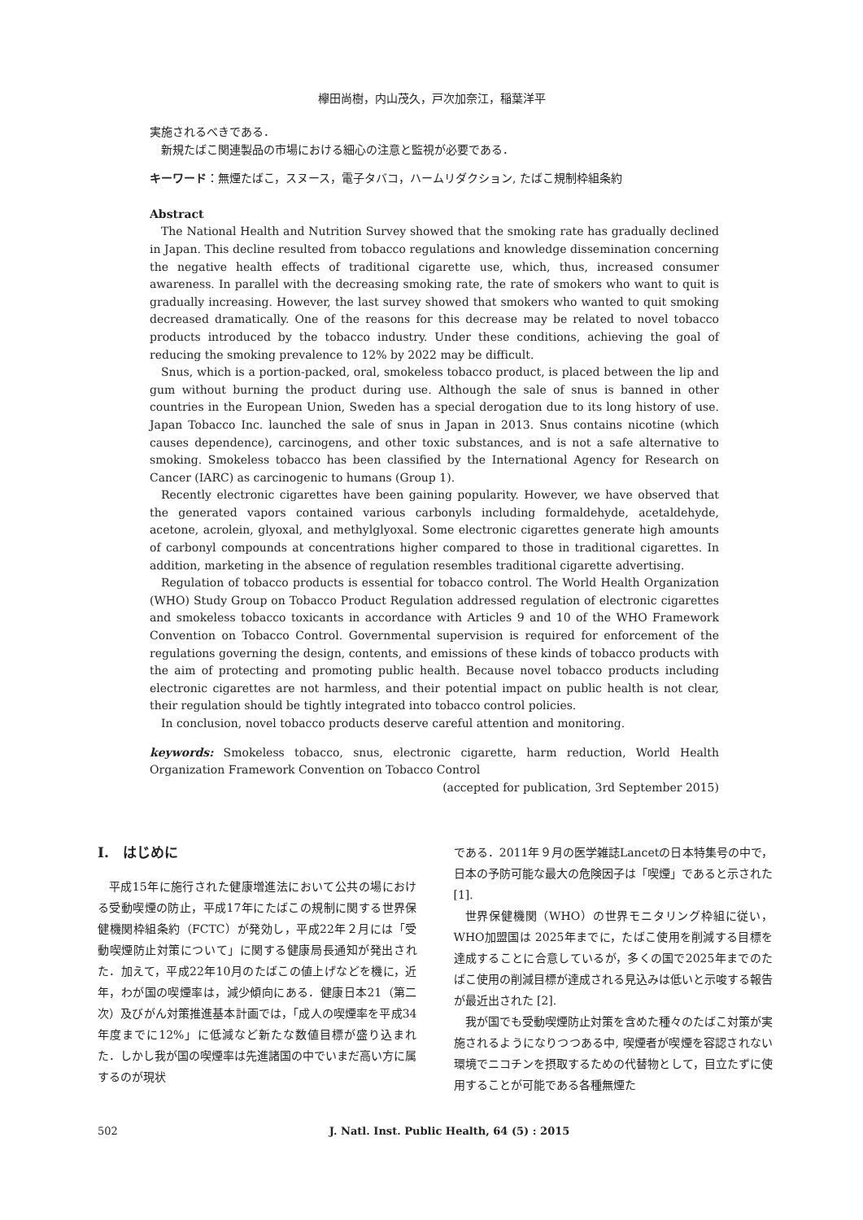欅田尚樹，内山茂久，戸次加奈江，稲葉洋平
実施されるべきである．
新規たばこ関連製品の市場における細心の注意と監視が必要である．
キーワード：無煙たばこ，スヌース，電子タバコ，ハームリダクション, たばこ規制枠組条約
Abstract
The National Health and Nutrition Survey showed that the smoking rate has gradually declined in Japan. This decline resulted from tobacco regulations and knowledge dissemination concerning the negative health effects of traditional cigarette use, which, thus, increased consumer awareness. In parallel with the decreasing smoking rate, the rate of smokers who want to quit is gradually increasing. However, the last survey showed that smokers who wanted to quit smoking decreased dramatically. One of the reasons for this decrease may be related to novel tobacco products introduced by the tobacco industry. Under these conditions, achieving the goal of reducing the smoking prevalence to 12% by 2022 may be difficult.
Snus, which is a portion-packed, oral, smokeless tobacco product, is placed between the lip and gum without burning the product during use. Although the sale of snus is banned in other countries in the European Union, Sweden has a special derogation due to its long history of use. Japan Tobacco Inc. launched the sale of snus in Japan in 2013. Snus contains nicotine (which causes dependence), carcinogens, and other toxic substances, and is not a safe alternative to smoking. Smokeless tobacco has been classified by the International Agency for Research on Cancer (IARC) as carcinogenic to humans (Group 1).
Recently electronic cigarettes have been gaining popularity. However, we have observed that the generated vapors contained various carbonyls including formaldehyde, acetaldehyde, acetone, acrolein, glyoxal, and methylglyoxal. Some electronic cigarettes generate high amounts of carbonyl compounds at concentrations higher compared to those in traditional cigarettes. In addition, marketing in the absence of regulation resembles traditional cigarette advertising.
Regulation of tobacco products is essential for tobacco control. The World Health Organization (WHO) Study Group on Tobacco Product Regulation addressed regulation of electronic cigarettes and smokeless tobacco toxicants in accordance with Articles 9 and 10 of the WHO Framework Convention on Tobacco Control. Governmental supervision is required for enforcement of the regulations governing the design, contents, and emissions of these kinds of tobacco products with the aim of protecting and promoting public health. Because novel tobacco products including electronic cigarettes are not harmless, and their potential impact on public health is not clear, their regulation should be tightly integrated into tobacco control policies.
In conclusion, novel tobacco products deserve careful attention and monitoring.
keywords: Smokeless tobacco, snus, electronic cigarette, harm reduction, World Health Organization Framework Convention on Tobacco Control
(accepted for publication, 3rd September 2015)
I.　はじめに
平成15年に施行された健康増進法において公共の場における受動喫煙の防止，平成17年にたばこの規制に関する世界保健機関枠組条約（FCTC）が発効し，平成22年２月には「受動喫煙防止対策について」に関する健康局長通知が発出された．加えて，平成22年10月のたばこの値上げなどを機に，近年，わが国の喫煙率は，減少傾向にある．健康日本21（第二次）及びがん対策推進基本計画では，「成人の喫煙率を平成34年度までに12%」に低減など新たな数値目標が盛り込まれた．しかし我が国の喫煙率は先進諸国の中でいまだ高い方に属するのが現状
である．2011年９月の医学雑誌Lancetの日本特集号の中で，日本の予防可能な最大の危険因子は「喫煙」であると示された [1].
世界保健機関（WHO）の世界モニタリング枠組に従い，WHO加盟国は 2025年までに，たばこ使用を削減する目標を達成することに合意しているが，多くの国で2025年までのたばこ使用の削減目標が達成される見込みは低いと示唆する報告が最近出された [2].
我が国でも受動喫煙防止対策を含めた種々のたばこ対策が実施されるようになりつつある中, 喫煙者が喫煙を容認されない環境でニコチンを摂取するための代替物として，目立たずに使用することが可能である各種無煙た
502 J. Natl. Inst. Public Health, 64 (5) : 2015